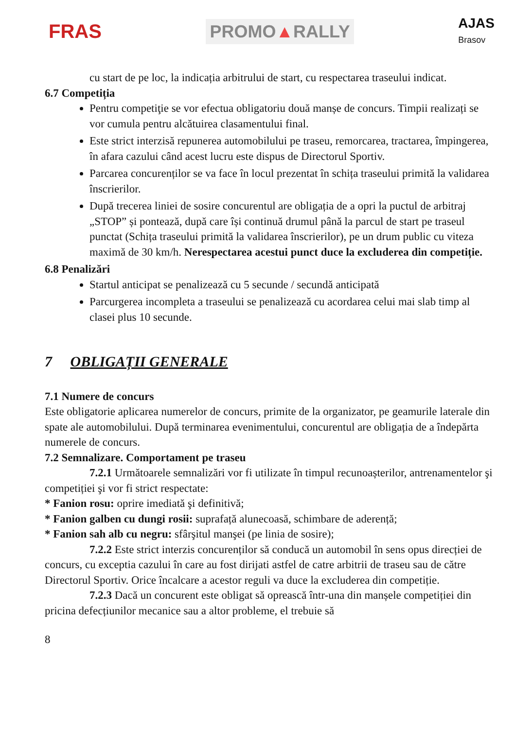FRAS
PROMO▲RALLY
AJAS
Brasov
cu start de pe loc, la indicația arbitrului de start, cu respectarea traseului indicat.
6.7 Competiția
Pentru competiţie se vor efectua obligatoriu două manșe de concurs. Timpii realizați se vor cumula pentru alcătuirea clasamentului final.
Este strict interzisă repunerea automobilului pe traseu, remorcarea, tractarea, împingerea, în afara cazului când acest lucru este dispus de Directorul Sportiv.
Parcarea concurenților se va face în locul prezentat în schița traseului primită la validarea înscrierilor.
După trecerea liniei de sosire concurentul are obligația de a opri la puctul de arbitraj „STOP” și pontează, după care își continuă drumul până la parcul de start pe traseul punctat (Schița traseului primită la validarea înscrierilor), pe un drum public cu viteza maximă de 30 km/h. Nerespectarea acestui punct duce la excluderea din competiție.
6.8 Penalizări
Startul anticipat se penalizează cu 5 secunde / secundă anticipată
Parcurgerea incompleta a traseului se penalizează cu acordarea celui mai slab timp al clasei plus 10 secunde.
7 OBLIGAȚII GENERALE
7.1 Numere de concurs
Este obligatorie aplicarea numerelor de concurs, primite de la organizator, pe geamurile laterale din spate ale automobilului. După terminarea evenimentului, concurentul are obligația de a îndepărta numerele de concurs.
7.2 Semnalizare. Comportament pe traseu
7.2.1 Următoarele semnalizări vor fi utilizate în timpul recunoașterilor, antrenamentelor şi competiției şi vor fi strict respectate:
* Fanion rosu: oprire imediată şi definitivă;
* Fanion galben cu dungi rosii: suprafață alunecoasă, schimbare de aderență;
* Fanion sah alb cu negru: sfârşitul manşei (pe linia de sosire);
7.2.2 Este strict interzis concurenților să conducă un automobil în sens opus direcției de concurs, cu exceptia cazului în care au fost dirijati astfel de catre arbitrii de traseu sau de către Directorul Sportiv. Orice încalcare a acestor reguli va duce la excluderea din competiție.
7.2.3 Dacă un concurent este obligat să oprească într-una din manșele competiției din pricina defecțiunilor mecanice sau a altor probleme, el trebuie să
8